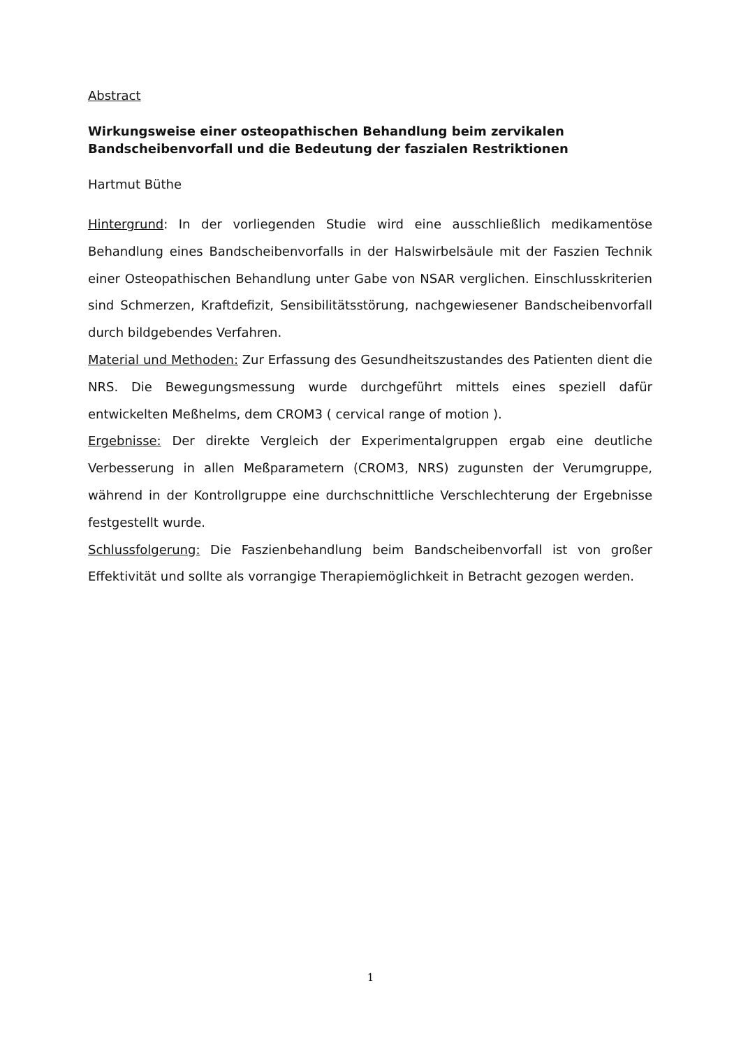Abstract
Wirkungsweise einer osteopathischen Behandlung beim zervikalen Bandscheibenvorfall und die Bedeutung der faszialen Restriktionen
Hartmut Büthe
Hintergrund: In der vorliegenden Studie wird eine ausschließlich medikamentöse Behandlung eines Bandscheibenvorfalls in der Halswirbelsäule mit der Faszien Technik einer Osteopathischen Behandlung unter Gabe von NSAR verglichen. Einschlusskriterien sind Schmerzen, Kraftdefizit, Sensibilitätsstörung, nachgewiesener Bandscheibenvorfall durch bildgebendes Verfahren.
Material und Methoden: Zur Erfassung des Gesundheitszustandes des Patienten dient die NRS. Die Bewegungsmessung wurde durchgeführt mittels eines speziell dafür entwickelten Meßhelms, dem CROM3 ( cervical range of motion ).
Ergebnisse: Der direkte Vergleich der Experimentalgruppen ergab eine deutliche Verbesserung in allen Meßparametern (CROM3, NRS) zugunsten der Verumgruppe, während in der Kontrollgruppe eine durchschnittliche Verschlechterung der Ergebnisse festgestellt wurde.
Schlussfolgerung: Die Faszienbehandlung beim Bandscheibenvorfall ist von großer Effektivität und sollte als vorrangige Therapiemöglichkeit in Betracht gezogen werden.
1